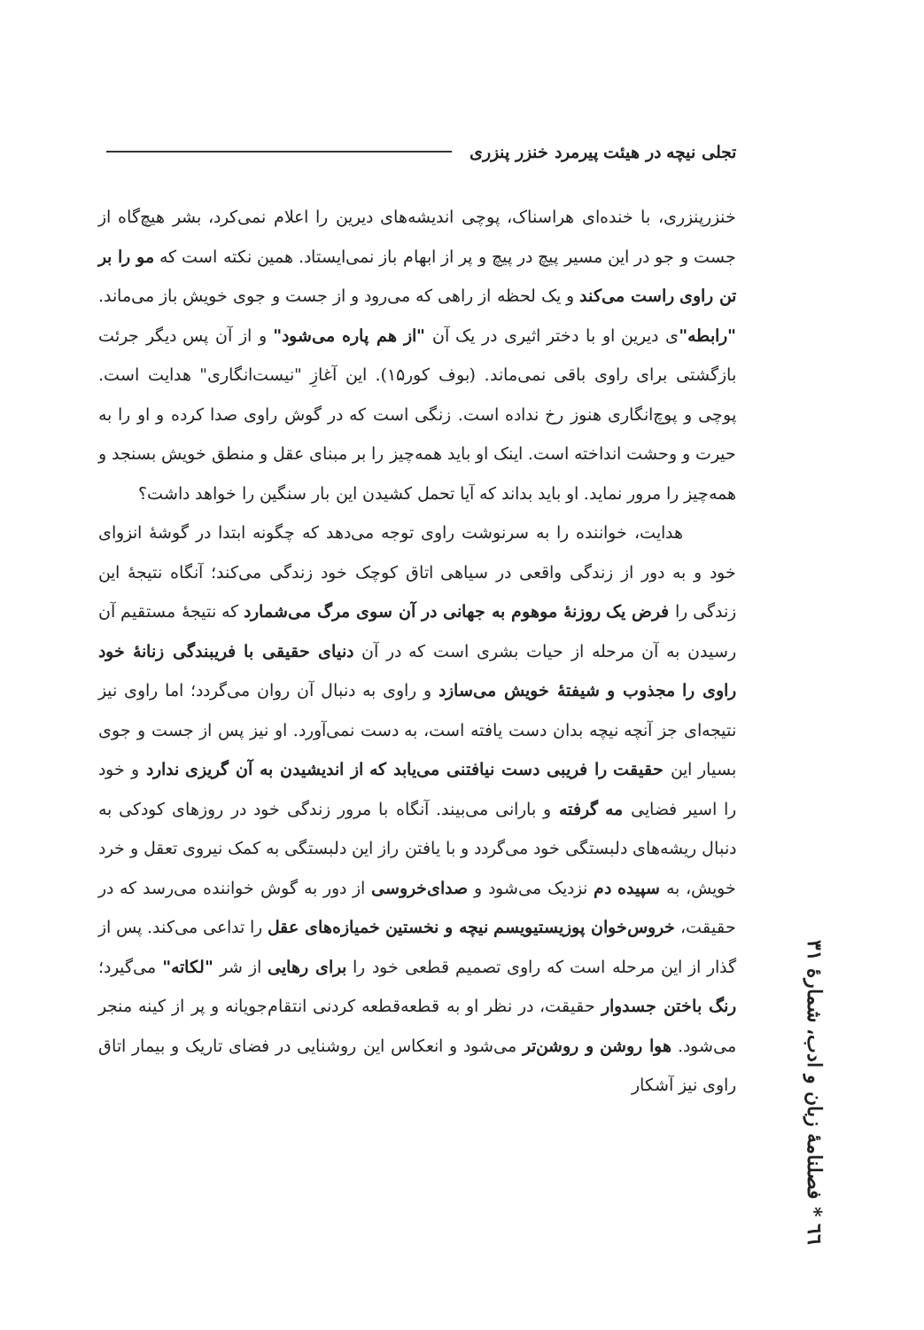تجلی نیچه در هیئت پیرمرد خنزر پنزری
خنزرپنزری، با خنده‌ای هراسناک، پوچی اندیشه‌های دیرین را اعلام نمی‌کرد، بشر هیچ‌گاه از جست و جو در این مسیر پیچ در پیچ و پر از ابهام باز نمی‌ایستاد. همین نکته است که مو را بر تن راوی راست می‌کند و یک لحظه از راهی که می‌رود و از جست و جوی خویش باز می‌ماند. "رابطه"ی دیرین او با دختر اثیری در یک آن "از هم پاره می‌شود" و از آن پس دیگر جرئت بازگشتی برای راوی باقی نمی‌ماند. (بوف کور۱۵). این آغازِ "نیست‌انگاری" هدایت است. پوچی و پوچ‌انگاری هنوز رخ نداده است. زنگی است که در گوش راوی صدا کرده و او را به حیرت و وحشت انداخته است. اینک او باید همه‌چیز را بر مبنای عقل و منطق خویش بسنجد و همه‌چیز را مرور نماید. او باید بداند که آیا تحمل کشیدن این بار سنگین را خواهد داشت؟
هدایت، خواننده را به سرنوشت راوی توجه می‌دهد که چگونه ابتدا در گوشهٔ انزوای خود و به دور از زندگی واقعی در سیاهی اتاق کوچک خود زندگی می‌کند؛ آنگاه نتیجهٔ این زندگی را فرض یک روزنهٔ موهوم به جهانی در آن سوی مرگ می‌شمارد که نتیجهٔ مستقیم آن رسیدن به آن مرحله از حیات بشری است که در آن دنیای حقیقی با فریبندگی زنانهٔ خود راوی را مجذوب و شیفتهٔ خویش می‌سازد و راوی به دنبال آن روان می‌گردد؛ اما راوی نیز نتیجه‌ای جز آنچه نیچه بدان دست یافته است، به دست نمی‌آورد. او نیز پس از جست و جوی بسیار این حقیقت را فریبی دست نیافتنی می‌یابد که از اندیشیدن به آن گریزی ندارد و خود را اسیر فضایی مه گرفته و بارانی می‌بیند. آنگاه با مرور زندگی خود در روزهای کودکی به دنبال ریشه‌های دلبستگی خود می‌گردد و با یافتن راز این دلبستگی به کمک نیروی تعقل و خرد خویش، به سپیده دم نزدیک می‌شود و صدای‌خروسی از دور به گوش خواننده می‌رسد که در حقیقت، خروس‌خوان پوزیستیویسم نیچه و نخستین خمیازه‌های عقل را تداعی می‌کند. پس از گذار از این مرحله است که راوی تصمیم قطعی خود را برای رهایی از شر "لکاته" می‌گیرد؛ رنگ باختن جسدوار حقیقت، در نظر او به قطعه‌قطعه کردنی انتقام‌جویانه و پر از کینه منجر می‌شود. هوا روشن و روشن‌تر می‌شود و انعکاس این روشنایی در فضای تاریک و بیمار اتاق راوی نیز آشکار
٦٦ * فصلنامهٔ زبان و ادب، شمارهٔ ۳۱